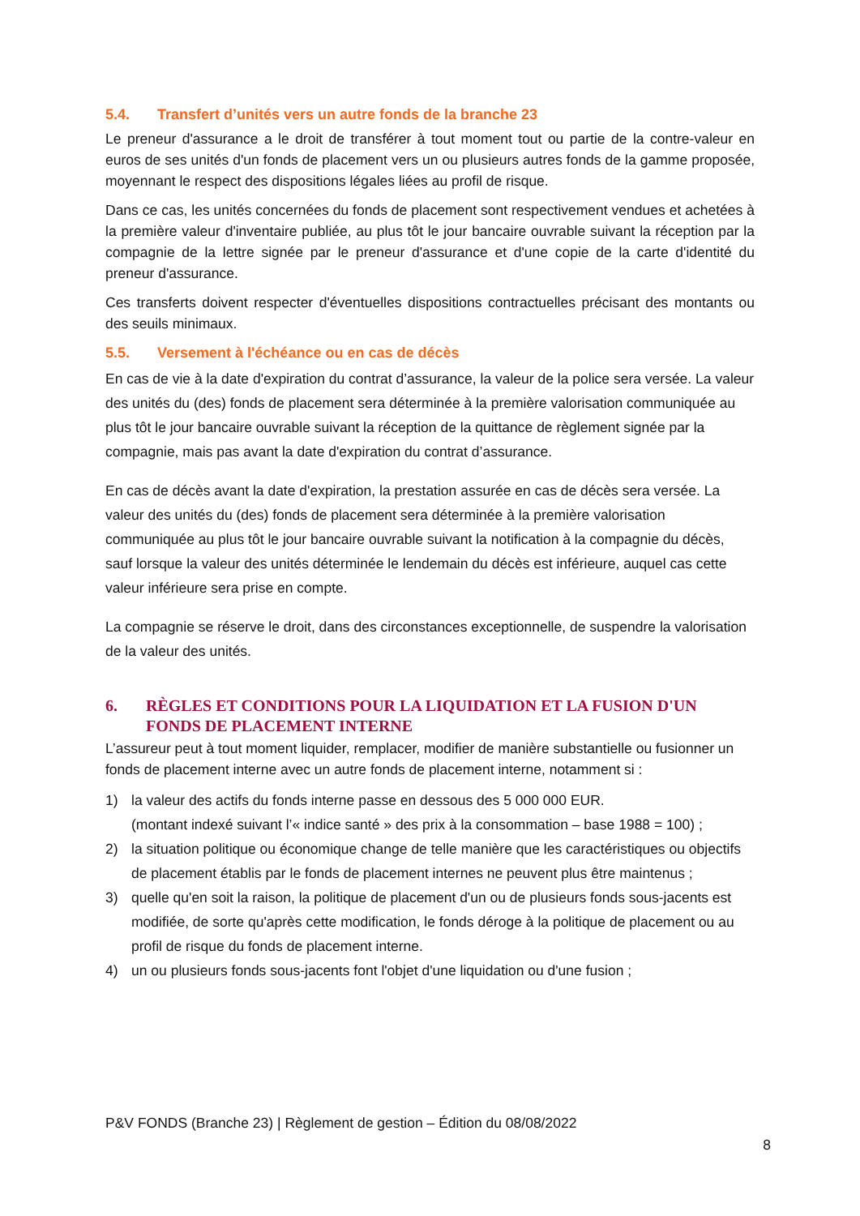5.4. Transfert d’unités vers un autre fonds de la branche 23
Le preneur d'assurance a le droit de transférer à tout moment tout ou partie de la contre-valeur en euros de ses unités d'un fonds de placement vers un ou plusieurs autres fonds de la gamme proposée, moyennant le respect des dispositions légales liées au profil de risque.
Dans ce cas, les unités concernées du fonds de placement sont respectivement vendues et achetées à la première valeur d'inventaire publiée, au plus tôt le jour bancaire ouvrable suivant la réception par la compagnie de la lettre signée par le preneur d'assurance et d'une copie de la carte d'identité du preneur d'assurance.
Ces transferts doivent respecter d'éventuelles dispositions contractuelles précisant des montants ou des seuils minimaux.
5.5. Versement à l'échéance ou en cas de décès
En cas de vie à la date d'expiration du contrat d’assurance, la valeur de la police sera versée. La valeur des unités du (des) fonds de placement sera déterminée à la première valorisation communiquée au plus tôt le jour bancaire ouvrable suivant la réception de la quittance de règlement signée par la compagnie, mais pas avant la date d'expiration du contrat d’assurance.
En cas de décès avant la date d'expiration, la prestation assurée en cas de décès sera versée. La valeur des unités du (des) fonds de placement sera déterminée à la première valorisation communiquée au plus tôt le jour bancaire ouvrable suivant la notification à la compagnie du décès, sauf lorsque la valeur des unités déterminée le lendemain du décès est inférieure, auquel cas cette valeur inférieure sera prise en compte.
La compagnie se réserve le droit, dans des circonstances exceptionnelle, de suspendre la valorisation de la valeur des unités.
6. RÈGLES ET CONDITIONS POUR LA LIQUIDATION ET LA FUSION D'UN FONDS DE PLACEMENT INTERNE
L’assureur peut à tout moment liquider, remplacer, modifier de manière substantielle ou fusionner un fonds de placement interne avec un autre fonds de placement interne, notamment si :
1) la valeur des actifs du fonds interne passe en dessous des 5 000 000 EUR.
(montant indexé suivant l’« indice santé » des prix à la consommation – base 1988 = 100) ;
2) la situation politique ou économique change de telle manière que les caractéristiques ou objectifs de placement établis par le fonds de placement internes ne peuvent plus être maintenus ;
3) quelle qu'en soit la raison, la politique de placement d'un ou de plusieurs fonds sous-jacents est modifiée, de sorte qu'après cette modification, le fonds déroge à la politique de placement ou au profil de risque du fonds de placement interne.
4) un ou plusieurs fonds sous-jacents font l'objet d'une liquidation ou d'une fusion ;
P&V FONDS (Branche 23) | Règlement de gestion – Édition du 08/08/2022
8